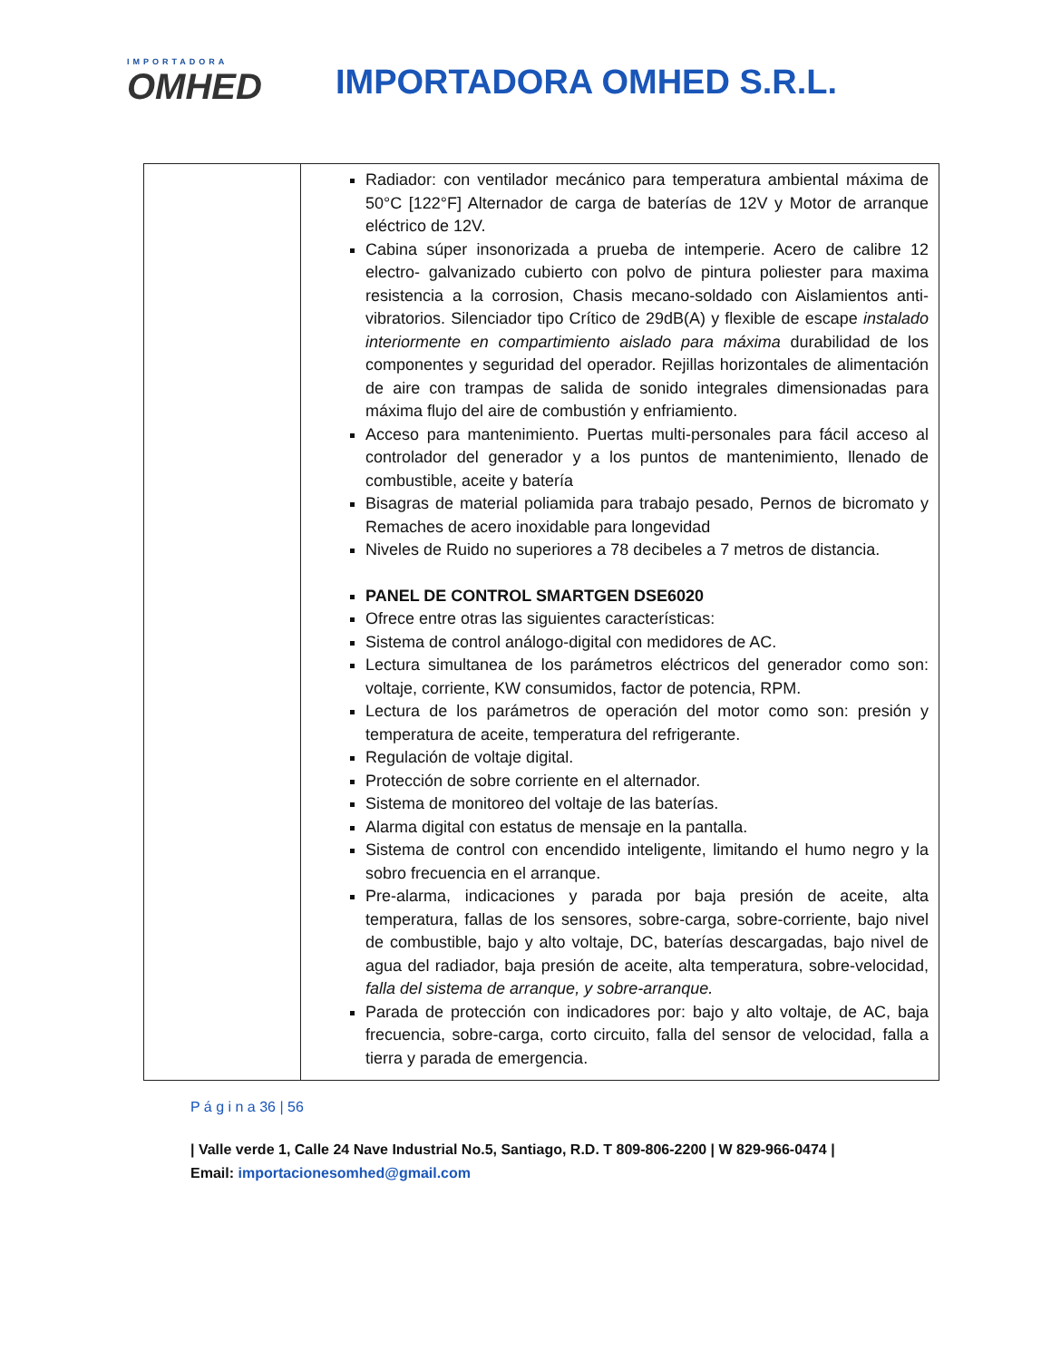IMPORTADORA
OMHED
IMPORTADORA OMHED S.R.L.
| | Radiador: con ventilador mecánico para temperatura ambiental máxima de 50°C [122°F] Alternador de carga de baterías de 12V y Motor de arranque eléctrico de 12V. Cabina súper insonorizada a prueba de intemperie. Acero de calibre 12 electro- galvanizado cubierto con polvo de pintura poliester para maxima resistencia a la corrosion, Chasis mecano-soldado con Aislamientos anti-vibratorios. Silenciador tipo Crítico de 29dB(A) y flexible de escape instalado interiormente en compartimiento aislado para máxima durabilidad de los componentes y seguridad del operador. Rejillas horizontales de alimentación de aire con trampas de salida de sonido integrales dimensionadas para máxima flujo del aire de combustión y enfriamiento. Acceso para mantenimiento. Puertas multi-personales para fácil acceso al controlador del generador y a los puntos de mantenimiento, llenado de combustible, aceite y batería Bisagras de material poliamida para trabajo pesado, Pernos de bicromato y Remaches de acero inoxidable para longevidad Niveles de Ruido no superiores a 78 decibeles a 7 metros de distancia. PANEL DE CONTROL SMARTGEN DSE6020 Ofrece entre otras las siguientes características: Sistema de control análogo-digital con medidores de AC. Lectura simultanea de los parámetros eléctricos del generador como son: voltaje, corriente, KW consumidos, factor de potencia, RPM. Lectura de los parámetros de operación del motor como son: presión y temperatura de aceite, temperatura del refrigerante. Regulación de voltaje digital. Protección de sobre corriente en el alternador. Sistema de monitoreo del voltaje de las baterías. Alarma digital con estatus de mensaje en la pantalla. Sistema de control con encendido inteligente, limitando el humo negro y la sobro frecuencia en el arranque. Pre-alarma, indicaciones y parada por baja presión de aceite, alta temperatura, fallas de los sensores, sobre-carga, sobre-corriente, bajo nivel de combustible, bajo y alto voltaje, DC, baterías descargadas, bajo nivel de agua del radiador, baja presión de aceite, alta temperatura, sobre-velocidad, falla del sistema de arranque, y sobre-arranque. Parada de protección con indicadores por: bajo y alto voltaje, de AC, baja frecuencia, sobre-carga, corto circuito, falla del sensor de velocidad, falla a tierra y parada de emergencia. |
P á g i n a 36 | 56
| Valle verde 1, Calle 24 Nave Industrial No.5, Santiago, R.D. T 809-806-2200 | W 829-966-0474 | Email: importacionesomhed@gmail.com